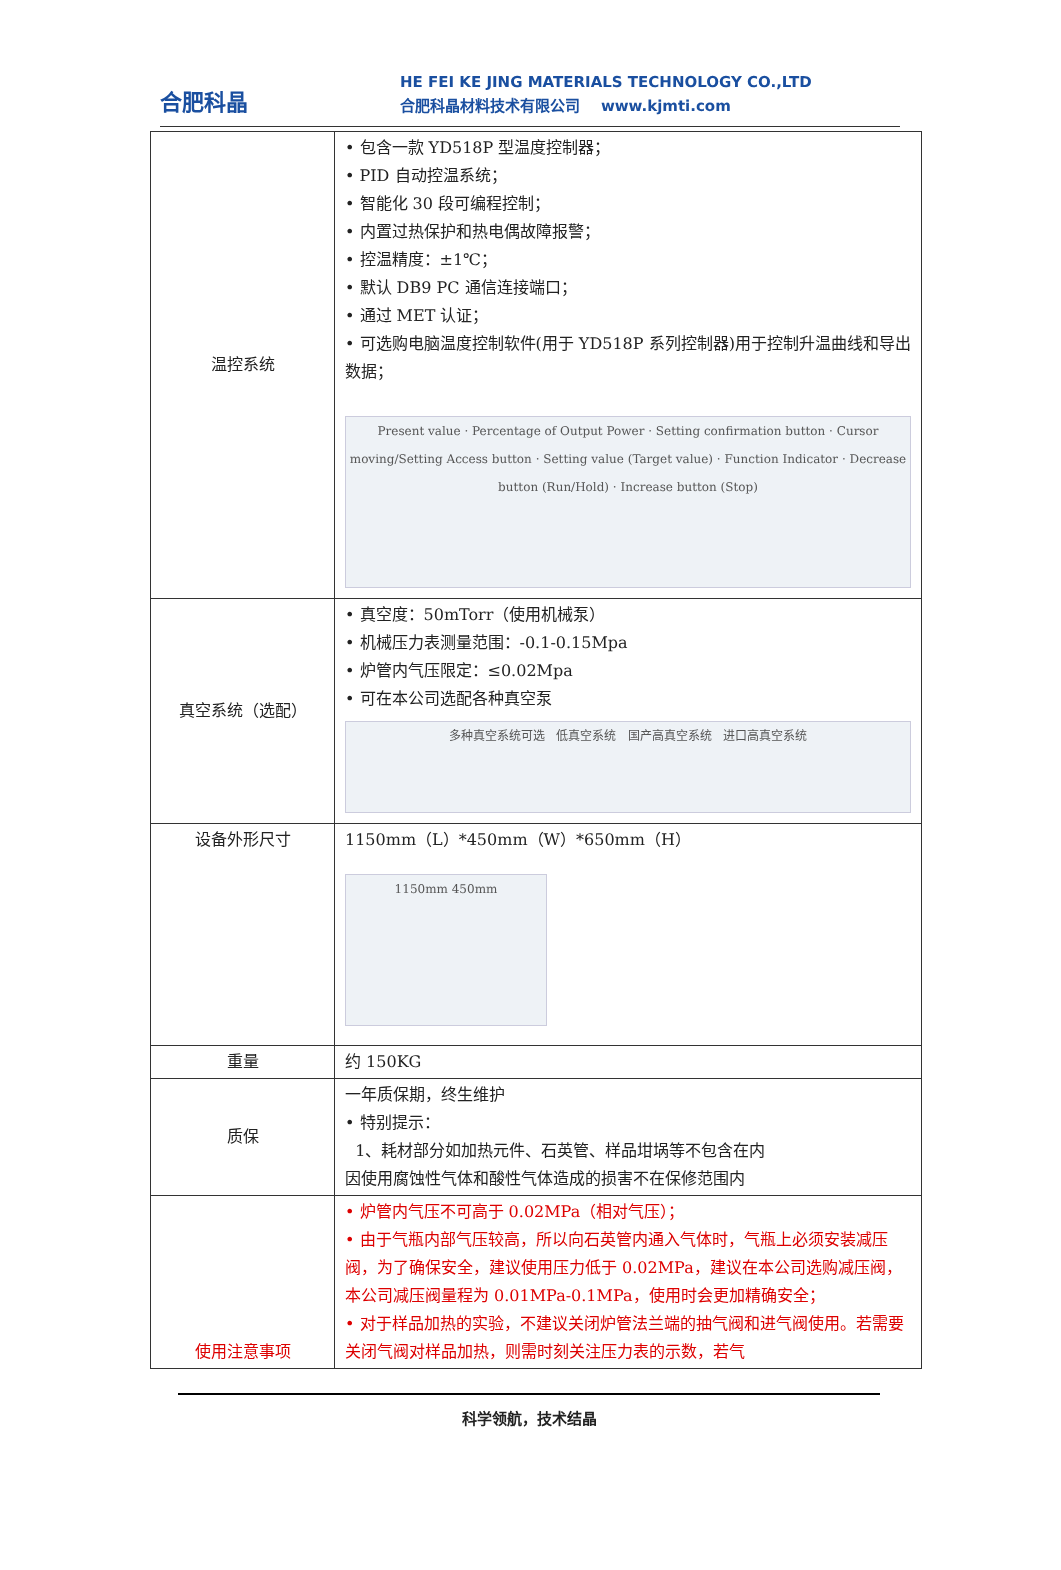合肥科晶
HE FEI KE JING MATERIALS TECHNOLOGY CO.,LTD
合肥科晶材料技术有限公司 www.kjmti.com
| 温控系统 | • 包含一款 YD518P 型温度控制器； • PID 自动控温系统； • 智能化 30 段可编程控制； • 内置过热保护和热电偶故障报警； • 控温精度：±1℃； • 默认 DB9 PC 通信连接端口； • 通过 MET 认证； • 可选购电脑温度控制软件(用于 YD518P 系列控制器)用于控制升温曲线和导出数据； Present value · Percentage of Output Power · Setting confirmation button · Cursor moving/Setting Access button · Setting value (Target value) · Function Indicator · Decrease button (Run/Hold) · Increase button (Stop) |
| 真空系统（选配） | • 真空度：50mTorr（使用机械泵） • 机械压力表测量范围：-0.1-0.15Mpa • 炉管内气压限定：≤0.02Mpa • 可在本公司选配各种真空泵 多种真空系统可选 低真空系统 国产高真空系统 进口高真空系统 |
| 设备外形尺寸 | 1150mm（L）*450mm（W）*650mm（H） 1150mm 450mm |
| 重量 | 约 150KG |
| 质保 | 一年质保期，终生维护 • 特别提示： 1、耗材部分如加热元件、石英管、样品坩埚等不包含在内 因使用腐蚀性气体和酸性气体造成的损害不在保修范围内 |
| 使用注意事项 | • 炉管内气压不可高于 0.02MPa（相对气压）； • 由于气瓶内部气压较高，所以向石英管内通入气体时，气瓶上必须安装减压阀，为了确保安全，建议使用压力低于 0.02MPa，建议在本公司选购减压阀，本公司减压阀量程为 0.01MPa-0.1MPa，使用时会更加精确安全； • 对于样品加热的实验，不建议关闭炉管法兰端的抽气阀和进气阀使用。若需要关闭气阀对样品加热，则需时刻关注压力表的示数，若气 |
科学领航，技术结晶